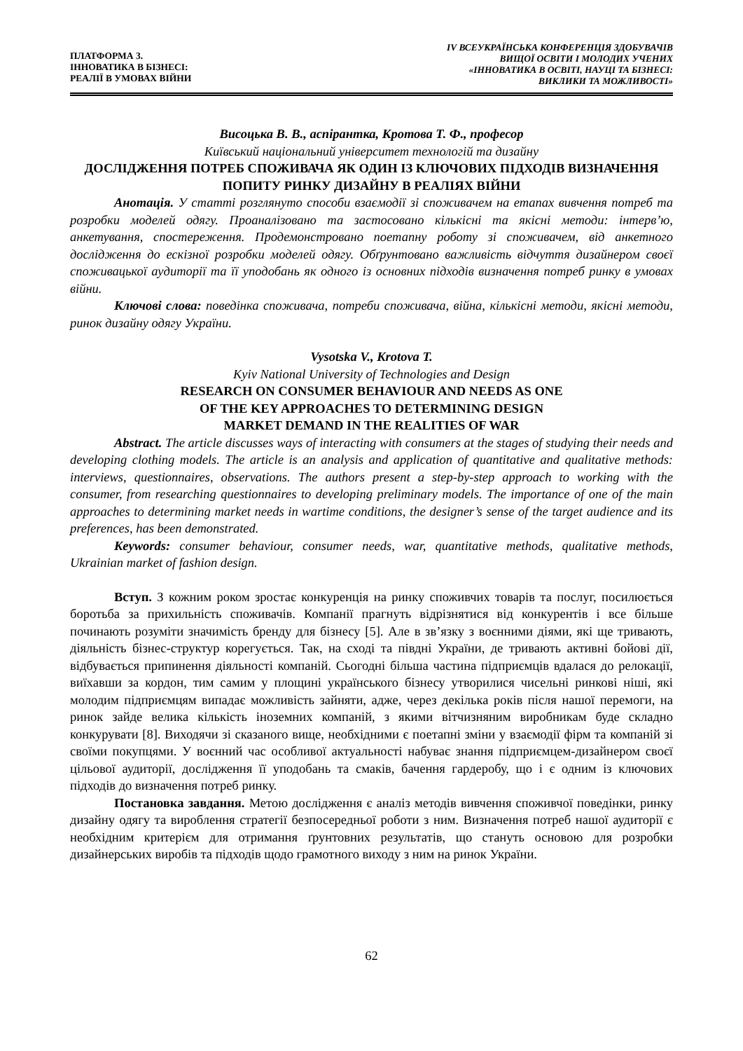ПЛАТФОРМА 3.
ІННОВАТИКА В БІЗНЕСІ:
РЕАЛІЇ В УМОВАХ ВІЙНИ
IV ВСЕУКРАЇНСЬКА КОНФЕРЕНЦІЯ ЗДОБУВАЧІВ
ВИЩОЇ ОСВІТИ І МОЛОДИХ УЧЕНИХ
«ІННОВАТИКА В ОСВІТІ, НАУЦІ ТА БІЗНЕСІ:
ВИКЛИКИ ТА МОЖЛИВОСТІ»
Висоцька В. В., аспірантка, Кротова Т. Ф., професор
Київський національний університет технологій та дизайну
ДОСЛІДЖЕННЯ ПОТРЕБ СПОЖИВАЧА ЯК ОДИН ІЗ КЛЮЧОВИХ ПІДХОДІВ ВИЗНАЧЕННЯ ПОПИТУ РИНКУ ДИЗАЙНУ В РЕАЛІЯХ ВІЙНИ
Анотація. У статті розглянуто способи взаємодії зі споживачем на етапах вивчення потреб та розробки моделей одягу. Проаналізовано та застосовано кількісні та якісні методи: інтерв’ю, анкетування, спостереження. Продемонстровано поетапну роботу зі споживачем, від анкетного дослідження до ескізної розробки моделей одягу. Обґрунтовано важливість відчуття дизайнером своєї споживацької аудиторії та її уподобань як одного із основних підходів визначення потреб ринку в умовах війни.
Ключові слова: поведінка споживача, потреби споживача, війна, кількісні методи, якісні методи, ринок дизайну одягу України.
Vysotska V., Krotova T.
Kyiv National University of Technologies and Design
RESEARCH ON CONSUMER BEHAVIOUR AND NEEDS AS ONE
OF THE KEY APPROACHES TO DETERMINING DESIGN
MARKET DEMAND IN THE REALITIES OF WAR
Abstract. The article discusses ways of interacting with consumers at the stages of studying their needs and developing clothing models. The article is an analysis and application of quantitative and qualitative methods: interviews, questionnaires, observations. The authors present a step-by-step approach to working with the consumer, from researching questionnaires to developing preliminary models. The importance of one of the main approaches to determining market needs in wartime conditions, the designer’s sense of the target audience and its preferences, has been demonstrated.
Keywords: consumer behaviour, consumer needs, war, quantitative methods, qualitative methods, Ukrainian market of fashion design.
Вступ. З кожним роком зростає конкуренція на ринку споживчих товарів та послуг, посилюється боротьба за прихильність споживачів. Компанії прагнуть відрізнятися від конкурентів і все більше починають розуміти значимість бренду для бізнесу [5]. Але в зв’язку з воєнними діями, які ще тривають, діяльність бізнес-структур корегується. Так, на сході та півдні України, де тривають активні бойові дії, відбувається припинення діяльності компаній. Сьогодні більша частина підприємців вдалася до релокації, виїхавши за кордон, тим самим у площині українського бізнесу утворилися чисельні ринкові ніші, які молодим підприємцям випадає можливість зайняти, адже, через декілька років після нашої перемоги, на ринок зайде велика кількість іноземних компаній, з якими вітчизняним виробникам буде складно конкурувати [8]. Виходячи зі сказаного вище, необхідними є поетапні зміни у взаємодії фірм та компаній зі своїми покупцями. У воєнний час особливої актуальності набуває знання підприємцем-дизайнером своєї цільової аудиторії, дослідження її уподобань та смаків, бачення гардеробу, що і є одним із ключових підходів до визначення потреб ринку.
Постановка завдання. Метою дослідження є аналіз методів вивчення споживчої поведінки, ринку дизайну одягу та вироблення стратегії безпосередньої роботи з ним. Визначення потреб нашої аудиторії є необхідним критерієм для отримання ґрунтовних результатів, що стануть основою для розробки дизайнерських виробів та підходів щодо грамотного виходу з ним на ринок України.
62